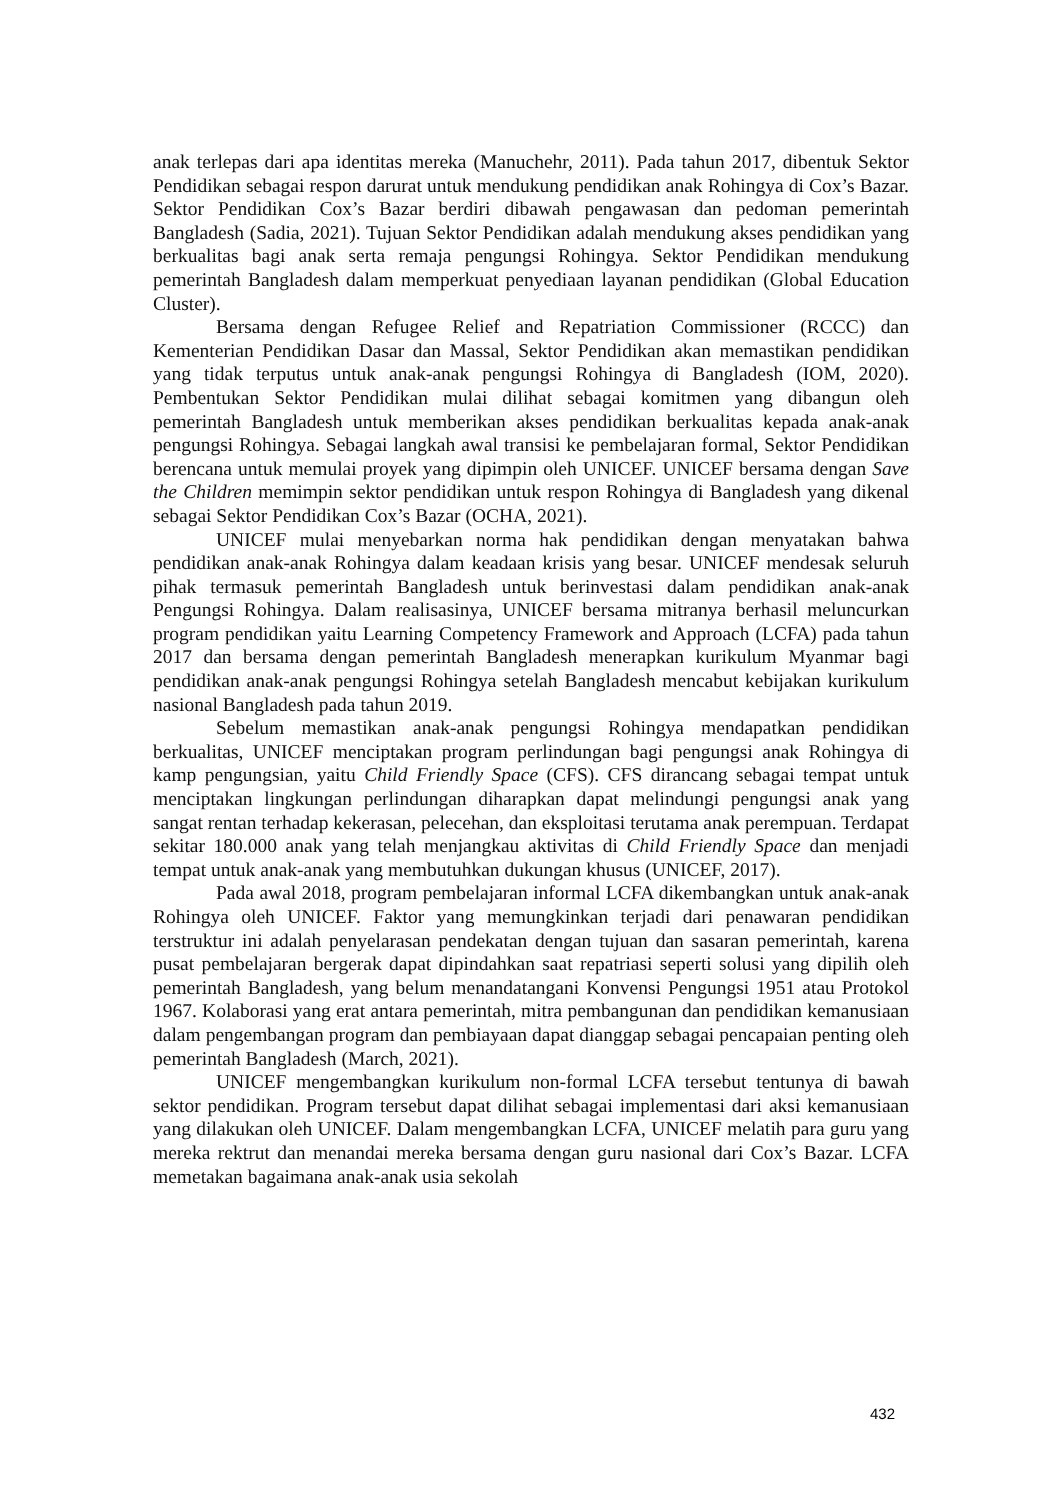anak terlepas dari apa identitas mereka (Manuchehr, 2011). Pada tahun 2017, dibentuk Sektor Pendidikan sebagai respon darurat untuk mendukung pendidikan anak Rohingya di Cox’s Bazar. Sektor Pendidikan Cox’s Bazar berdiri dibawah pengawasan dan pedoman pemerintah Bangladesh (Sadia, 2021). Tujuan Sektor Pendidikan adalah mendukung akses pendidikan yang berkualitas bagi anak serta remaja pengungsi Rohingya. Sektor Pendidikan mendukung pemerintah Bangladesh dalam memperkuat penyediaan layanan pendidikan (Global Education Cluster).
Bersama dengan Refugee Relief and Repatriation Commissioner (RCCC) dan Kementerian Pendidikan Dasar dan Massal, Sektor Pendidikan akan memastikan pendidikan yang tidak terputus untuk anak-anak pengungsi Rohingya di Bangladesh (IOM, 2020). Pembentukan Sektor Pendidikan mulai dilihat sebagai komitmen yang dibangun oleh pemerintah Bangladesh untuk memberikan akses pendidikan berkualitas kepada anak-anak pengungsi Rohingya. Sebagai langkah awal transisi ke pembelajaran formal, Sektor Pendidikan berencana untuk memulai proyek yang dipimpin oleh UNICEF. UNICEF bersama dengan Save the Children memimpin sektor pendidikan untuk respon Rohingya di Bangladesh yang dikenal sebagai Sektor Pendidikan Cox’s Bazar (OCHA, 2021).
UNICEF mulai menyebarkan norma hak pendidikan dengan menyatakan bahwa pendidikan anak-anak Rohingya dalam keadaan krisis yang besar. UNICEF mendesak seluruh pihak termasuk pemerintah Bangladesh untuk berinvestasi dalam pendidikan anak-anak Pengungsi Rohingya. Dalam realisasinya, UNICEF bersama mitranya berhasil meluncurkan program pendidikan yaitu Learning Competency Framework and Approach (LCFA) pada tahun 2017 dan bersama dengan pemerintah Bangladesh menerapkan kurikulum Myanmar bagi pendidikan anak-anak pengungsi Rohingya setelah Bangladesh mencabut kebijakan kurikulum nasional Bangladesh pada tahun 2019.
Sebelum memastikan anak-anak pengungsi Rohingya mendapatkan pendidikan berkualitas, UNICEF menciptakan program perlindungan bagi pengungsi anak Rohingya di kamp pengungsian, yaitu Child Friendly Space (CFS). CFS dirancang sebagai tempat untuk menciptakan lingkungan perlindungan diharapkan dapat melindungi pengungsi anak yang sangat rentan terhadap kekerasan, pelecehan, dan eksploitasi terutama anak perempuan. Terdapat sekitar 180.000 anak yang telah menjangkau aktivitas di Child Friendly Space dan menjadi tempat untuk anak-anak yang membutuhkan dukungan khusus (UNICEF, 2017).
Pada awal 2018, program pembelajaran informal LCFA dikembangkan untuk anak-anak Rohingya oleh UNICEF. Faktor yang memungkinkan terjadi dari penawaran pendidikan terstruktur ini adalah penyelarasan pendekatan dengan tujuan dan sasaran pemerintah, karena pusat pembelajaran bergerak dapat dipindahkan saat repatriasi seperti solusi yang dipilih oleh pemerintah Bangladesh, yang belum menandatangani Konvensi Pengungsi 1951 atau Protokol 1967. Kolaborasi yang erat antara pemerintah, mitra pembangunan dan pendidikan kemanusiaan dalam pengembangan program dan pembiayaan dapat dianggap sebagai pencapaian penting oleh pemerintah Bangladesh (March, 2021).
UNICEF mengembangkan kurikulum non-formal LCFA tersebut tentunya di bawah sektor pendidikan. Program tersebut dapat dilihat sebagai implementasi dari aksi kemanusiaan yang dilakukan oleh UNICEF. Dalam mengembangkan LCFA, UNICEF melatih para guru yang mereka rektrut dan menandai mereka bersama dengan guru nasional dari Cox’s Bazar. LCFA memetakan bagaimana anak-anak usia sekolah
432